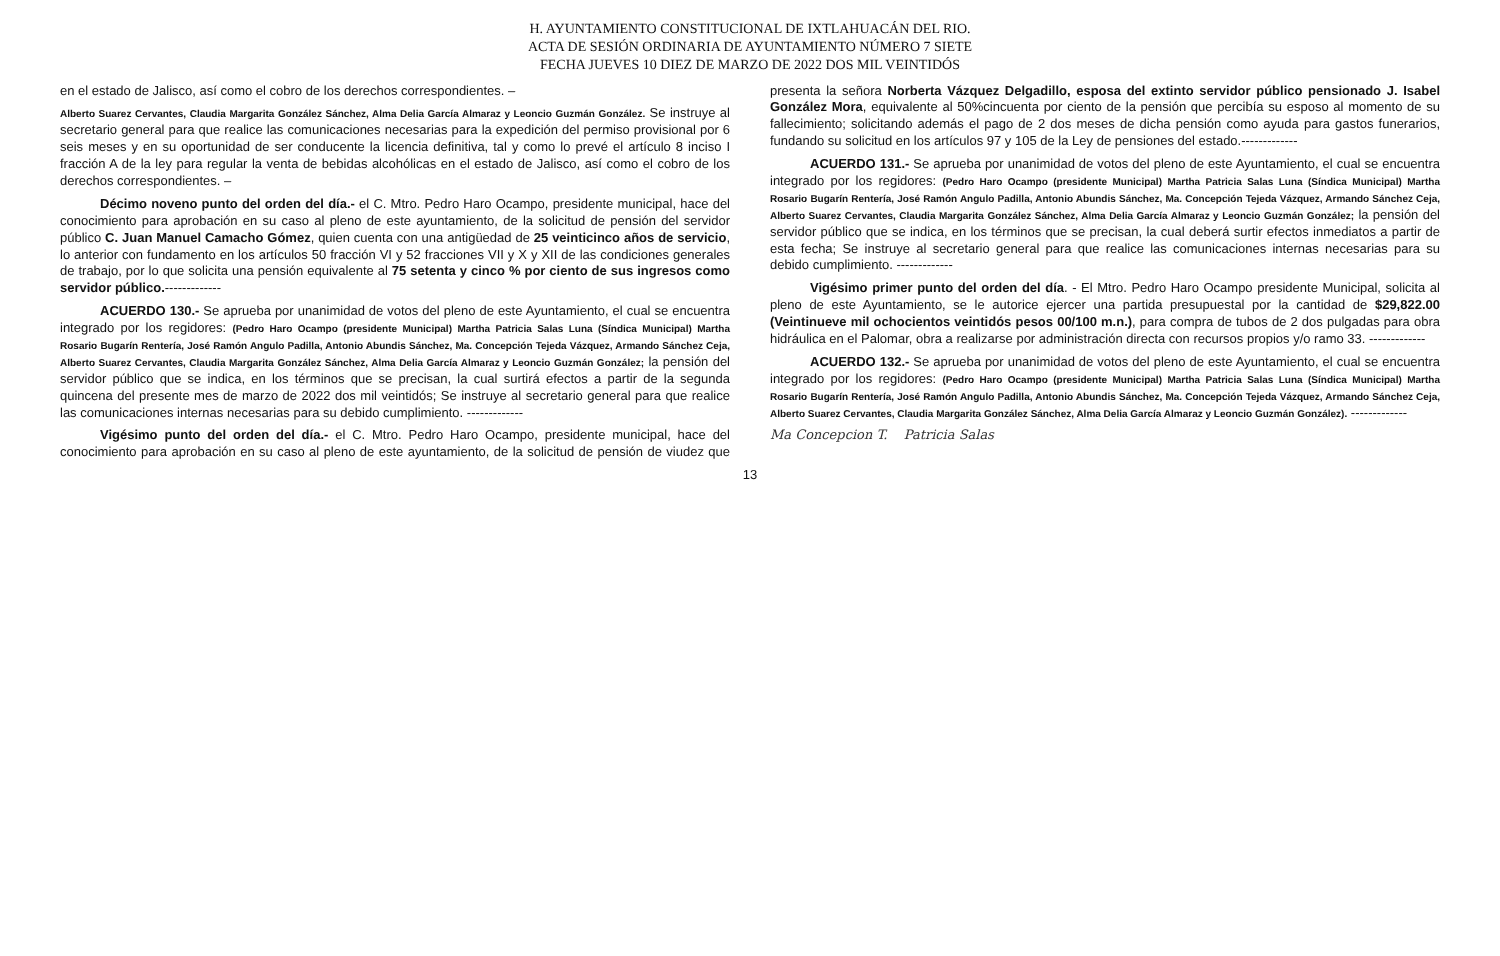H. AYUNTAMIENTO CONSTITUCIONAL DE IXTLAHUACÁN DEL RIO.
ACTA DE SESIÓN ORDINARIA DE AYUNTAMIENTO NÚMERO 7 SIETE
FECHA JUEVES 10 DIEZ DE MARZO DE 2022 DOS MIL VEINTIDÓS
en el estado de Jalisco, así como el cobro de los derechos correspondientes. –
Alberto Suarez Cervantes, Claudia Margarita González Sánchez, Alma Delia García Almaraz y Leoncio Guzmán González. Se instruye al secretario general para que realice las comunicaciones necesarias para la expedición del permiso provisional por 6 seis meses y en su oportunidad de ser conducente la licencia definitiva, tal y como lo prevé el artículo 8 inciso I fracción A de la ley para regular la venta de bebidas alcohólicas en el estado de Jalisco, así como el cobro de los derechos correspondientes. –
Décimo noveno punto del orden del día.- el C. Mtro. Pedro Haro Ocampo, presidente municipal, hace del conocimiento para aprobación en su caso al pleno de este ayuntamiento, de la solicitud de pensión del servidor público C. Juan Manuel Camacho Gómez, quien cuenta con una antigüedad de 25 veinticinco años de servicio, lo anterior con fundamento en los artículos 50 fracción VI y 52 fracciones VII y X y XII de las condiciones generales de trabajo, por lo que solicita una pensión equivalente al 75 setenta y cinco % por ciento de sus ingresos como servidor público.-------------
ACUERDO 130.- Se aprueba por unanimidad de votos del pleno de este Ayuntamiento, el cual se encuentra integrado por los regidores: (Pedro Haro Ocampo (presidente Municipal) Martha Patricia Salas Luna (Síndica Municipal) Martha Rosario Bugarín Rentería, José Ramón Angulo Padilla, Antonio Abundis Sánchez, Ma. Concepción Tejeda Vázquez, Armando Sánchez Ceja, Alberto Suarez Cervantes, Claudia Margarita González Sánchez, Alma Delia García Almaraz y Leoncio Guzmán González; la pensión del servidor público que se indica, en los términos que se precisan, la cual surtirá efectos a partir de la segunda quincena del presente mes de marzo de 2022 dos mil veintidós; Se instruye al secretario general para que realice las comunicaciones internas necesarias para su debido cumplimiento. -------------
Vigésimo punto del orden del día.- el C. Mtro. Pedro Haro Ocampo, presidente municipal, hace del conocimiento para aprobación en su caso al pleno de este ayuntamiento, de la solicitud de pensión de viudez que presenta la señora Norberta Vázquez Delgadillo, esposa del extinto servidor público pensionado J. Isabel González Mora, equivalente al 50%cincuenta por ciento de la pensión que percibía su esposo al momento de su fallecimiento; solicitando además el pago de 2 dos meses de dicha pensión como ayuda para gastos funerarios, fundando su solicitud en los artículos 97 y 105 de la Ley de pensiones del estado.-------------
ACUERDO 131.- Se aprueba por unanimidad de votos del pleno de este Ayuntamiento, el cual se encuentra integrado por los regidores: (Pedro Haro Ocampo (presidente Municipal) Martha Patricia Salas Luna (Síndica Municipal) Martha Rosario Bugarín Rentería, José Ramón Angulo Padilla, Antonio Abundis Sánchez, Ma. Concepción Tejeda Vázquez, Armando Sánchez Ceja, Alberto Suarez Cervantes, Claudia Margarita González Sánchez, Alma Delia García Almaraz y Leoncio Guzmán González; la pensión del servidor público que se indica, en los términos que se precisan, la cual deberá surtir efectos inmediatos a partir de esta fecha; Se instruye al secretario general para que realice las comunicaciones internas necesarias para su debido cumplimiento. -------------
Vigésimo primer punto del orden del día. - El Mtro. Pedro Haro Ocampo presidente Municipal, solicita al pleno de este Ayuntamiento, se le autorice ejercer una partida presupuestal por la cantidad de $29,822.00 (Veintinueve mil ochocientos veintidós pesos 00/100 m.n.), para compra de tubos de 2 dos pulgadas para obra hidráulica en el Palomar, obra a realizarse por administración directa con recursos propios y/o ramo 33. -------------
ACUERDO 132.- Se aprueba por unanimidad de votos del pleno de este Ayuntamiento, el cual se encuentra integrado por los regidores: (Pedro Haro Ocampo (presidente Municipal) Martha Patricia Salas Luna (Síndica Municipal) Martha Rosario Bugarín Rentería, José Ramón Angulo Padilla, Antonio Abundis Sánchez, Ma. Concepción Tejeda Vázquez, Armando Sánchez Ceja, Alberto Suarez Cervantes, Claudia Margarita González Sánchez, Alma Delia García Almaraz y Leoncio Guzmán González). -------------
Ma Concepcion T. Patricia Salas
13